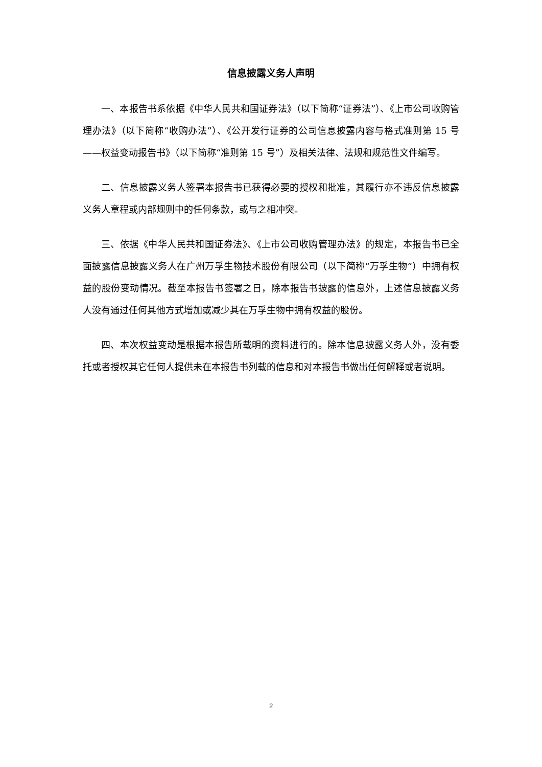信息披露义务人声明
一、本报告书系依据《中华人民共和国证券法》（以下简称“证券法”）、《上市公司收购管理办法》（以下简称“收购办法”）、《公开发行证券的公司信息披露内容与格式准则第 15 号——权益变动报告书》（以下简称“准则第 15 号”）及相关法律、法规和规范性文件编写。
二、信息披露义务人签署本报告书已获得必要的授权和批准，其履行亦不违反信息披露义务人章程或内部规则中的任何条款，或与之相冲突。
三、依据《中华人民共和国证券法》、《上市公司收购管理办法》的规定，本报告书已全面披露信息披露义务人在广州万孚生物技术股份有限公司（以下简称“万孚生物”）中拥有权益的股份变动情况。截至本报告书签署之日，除本报告书披露的信息外，上述信息披露义务人没有通过任何其他方式增加或减少其在万孚生物中拥有权益的股份。
四、本次权益变动是根据本报告所载明的资料进行的。除本信息披露义务人外，没有委托或者授权其它任何人提供未在本报告书列载的信息和对本报告书做出任何解释或者说明。
2